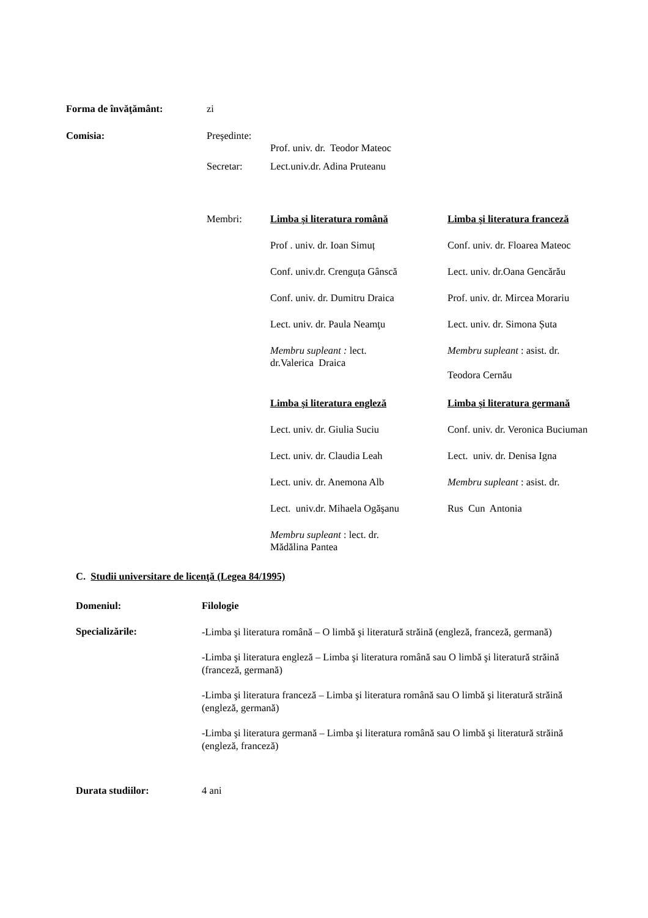Forma de învăţământ: zi
Comisia: Preşedinte:
Prof. univ. dr. Teodor Mateoc
Secretar: Lect.univ.dr. Adina Pruteanu
Membri:
| Limba şi literatura română | Limba şi literatura franceză |
| Prof . univ. dr. Ioan Simuț | Conf. univ. dr. Floarea Mateoc |
| Conf. univ.dr. Crenguța Gânscă | Lect. univ. dr.Oana Gencărău |
| Conf. univ. dr. Dumitru Draica | Prof. univ. dr. Mircea Morariu |
| Lect. univ. dr. Paula Neamţu | Lect. univ. dr. Simona Șuta |
| Membru supleant : lect. dr.Valerica Draica | Membru supleant : asist. dr. Teodora Cernău |
| Limba şi literatura engleză | Limba şi literatura germană |
| Lect. univ. dr. Giulia Suciu | Conf. univ. dr. Veronica Buciuman |
| Lect. univ. dr. Claudia Leah | Lect. univ. dr. Denisa Igna |
| Lect. univ. dr. Anemona Alb | Membru supleant : asist. dr. |
| Lect. univ.dr. Mihaela Ogăşanu | Rus Cun Antonia |
| Membru supleant : lect. dr. Mădălina Pantea | |
C. Studii universitare de licenţă (Legea 84/1995)
Domeniul: Filologie
Specializările:
-Limba şi literatura română – O limbă şi literatură străină (engleză, franceză, germană)
-Limba şi literatura engleză – Limba şi literatura română sau O limbă şi literatură străină (franceză, germană)
-Limba şi literatura franceză – Limba şi literatura română sau O limbă şi literatură străină (engleză, germană)
-Limba şi literatura germană – Limba şi literatura română sau O limbă şi literatură străină (engleză, franceză)
Durata studiilor: 4 ani